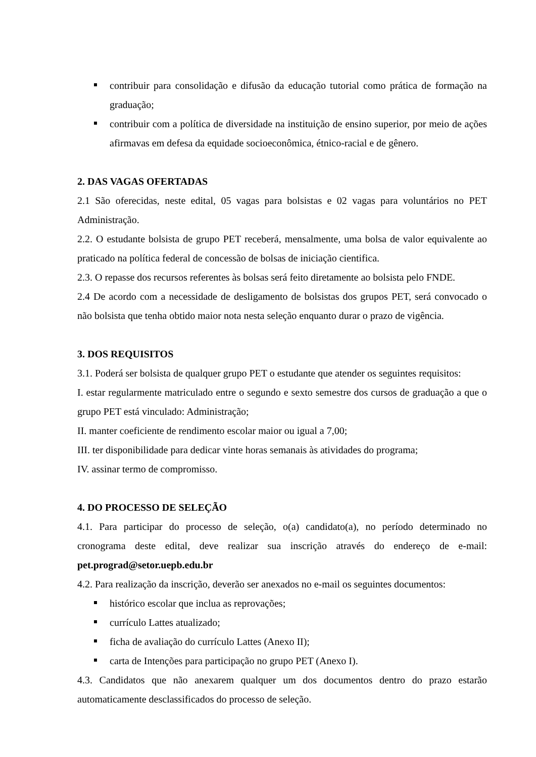contribuir para consolidação e difusão da educação tutorial como prática de formação na graduação;
contribuir com a política de diversidade na instituição de ensino superior, por meio de ações afirmavas em defesa da equidade socioeconômica, étnico-racial e de gênero.
2. DAS VAGAS OFERTADAS
2.1 São oferecidas, neste edital, 05 vagas para bolsistas e 02 vagas para voluntários no PET Administração.
2.2. O estudante bolsista de grupo PET receberá, mensalmente, uma bolsa de valor equivalente ao praticado na política federal de concessão de bolsas de iniciação cientifica.
2.3. O repasse dos recursos referentes às bolsas será feito diretamente ao bolsista pelo FNDE.
2.4 De acordo com a necessidade de desligamento de bolsistas dos grupos PET, será convocado o não bolsista que tenha obtido maior nota nesta seleção enquanto durar o prazo de vigência.
3. DOS REQUISITOS
3.1. Poderá ser bolsista de qualquer grupo PET o estudante que atender os seguintes requisitos:
I. estar regularmente matriculado entre o segundo e sexto semestre dos cursos de graduação a que o grupo PET está vinculado: Administração;
II. manter coeficiente de rendimento escolar maior ou igual a 7,00;
III. ter disponibilidade para dedicar vinte horas semanais às atividades do programa;
IV. assinar termo de compromisso.
4. DO PROCESSO DE SELEÇÃO
4.1. Para participar do processo de seleção, o(a) candidato(a), no período determinado no cronograma deste edital, deve realizar sua inscrição através do endereço de e-mail: pet.prograd@setor.uepb.edu.br
4.2. Para realização da inscrição, deverão ser anexados no e-mail os seguintes documentos:
histórico escolar que inclua as reprovações;
currículo Lattes atualizado;
ficha de avaliação do currículo Lattes (Anexo II);
carta de Intenções para participação no grupo PET (Anexo I).
4.3. Candidatos que não anexarem qualquer um dos documentos dentro do prazo estarão automaticamente desclassificados do processo de seleção.